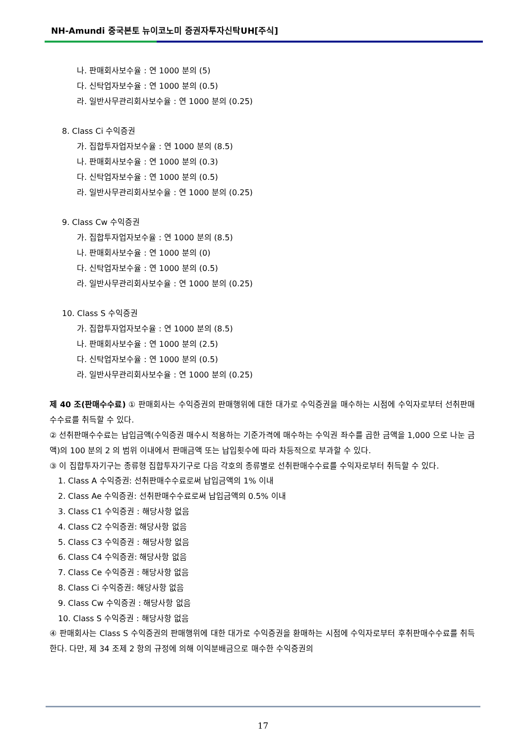NH-Amundi 중국본토 뉴이코노미 증권자투자신탁UH[주식]
나. 판매회사보수율 : 연 1000 분의 (5)
다. 신탁업자보수율 : 연 1000 분의 (0.5)
라. 일반사무관리회사보수율 : 연 1000 분의 (0.25)
8. Class Ci 수익증권
가. 집합투자업자보수율 : 연 1000 분의 (8.5)
나. 판매회사보수율 : 연 1000 분의 (0.3)
다. 신탁업자보수율 : 연 1000 분의 (0.5)
라. 일반사무관리회사보수율 : 연 1000 분의 (0.25)
9. Class Cw 수익증권
가. 집합투자업자보수율 : 연 1000 분의 (8.5)
나. 판매회사보수율 : 연 1000 분의 (0)
다. 신탁업자보수율 : 연 1000 분의 (0.5)
라. 일반사무관리회사보수율 : 연 1000 분의 (0.25)
10. Class S 수익증권
가. 집합투자업자보수율 : 연 1000 분의 (8.5)
나. 판매회사보수율 : 연 1000 분의 (2.5)
다. 신탁업자보수율 : 연 1000 분의 (0.5)
라. 일반사무관리회사보수율 : 연 1000 분의 (0.25)
제 40 조(판매수수료) ① 판매회사는 수익증권의 판매행위에 대한 대가로 수익증권을 매수하는 시점에 수익자로부터 선취판매수수료를 취득할 수 있다.
② 선취판매수수료는 납입금액(수익증권 매수시 적용하는 기준가격에 매수하는 수익권 좌수를 곱한 금액을 1,000 으로 나눈 금액)의 100 분의 2 의 범위 이내에서 판매금액 또는 납입횟수에 따라 차등적으로 부과할 수 있다.
③ 이 집합투자기구는 종류형 집합투자기구로 다음 각호의 종류별로 선취판매수수료를 수익자로부터 취득할 수 있다.
1. Class A 수익증권: 선취판매수수료로써 납입금액의 1% 이내
2. Class Ae 수익증권: 선취판매수수료로써 납입금액의 0.5% 이내
3. Class C1 수익증권 : 해당사항 없음
4. Class C2 수익증권: 해당사항 없음
5. Class C3 수익증권 : 해당사항 없음
6. Class C4 수익증권: 해당사항 없음
7. Class Ce 수익증권 : 해당사항 없음
8. Class Ci 수익증권: 해당사항 없음
9. Class Cw 수익증권 : 해당사항 없음
10. Class S 수익증권 : 해당사항 없음
④ 판매회사는 Class S 수익증권의 판매행위에 대한 대가로 수익증권을 환매하는 시점에 수익자로부터 후취판매수수료를 취득한다. 다만, 제 34 조제 2 항의 규정에 의해 이익분배금으로 매수한 수익증권의
17